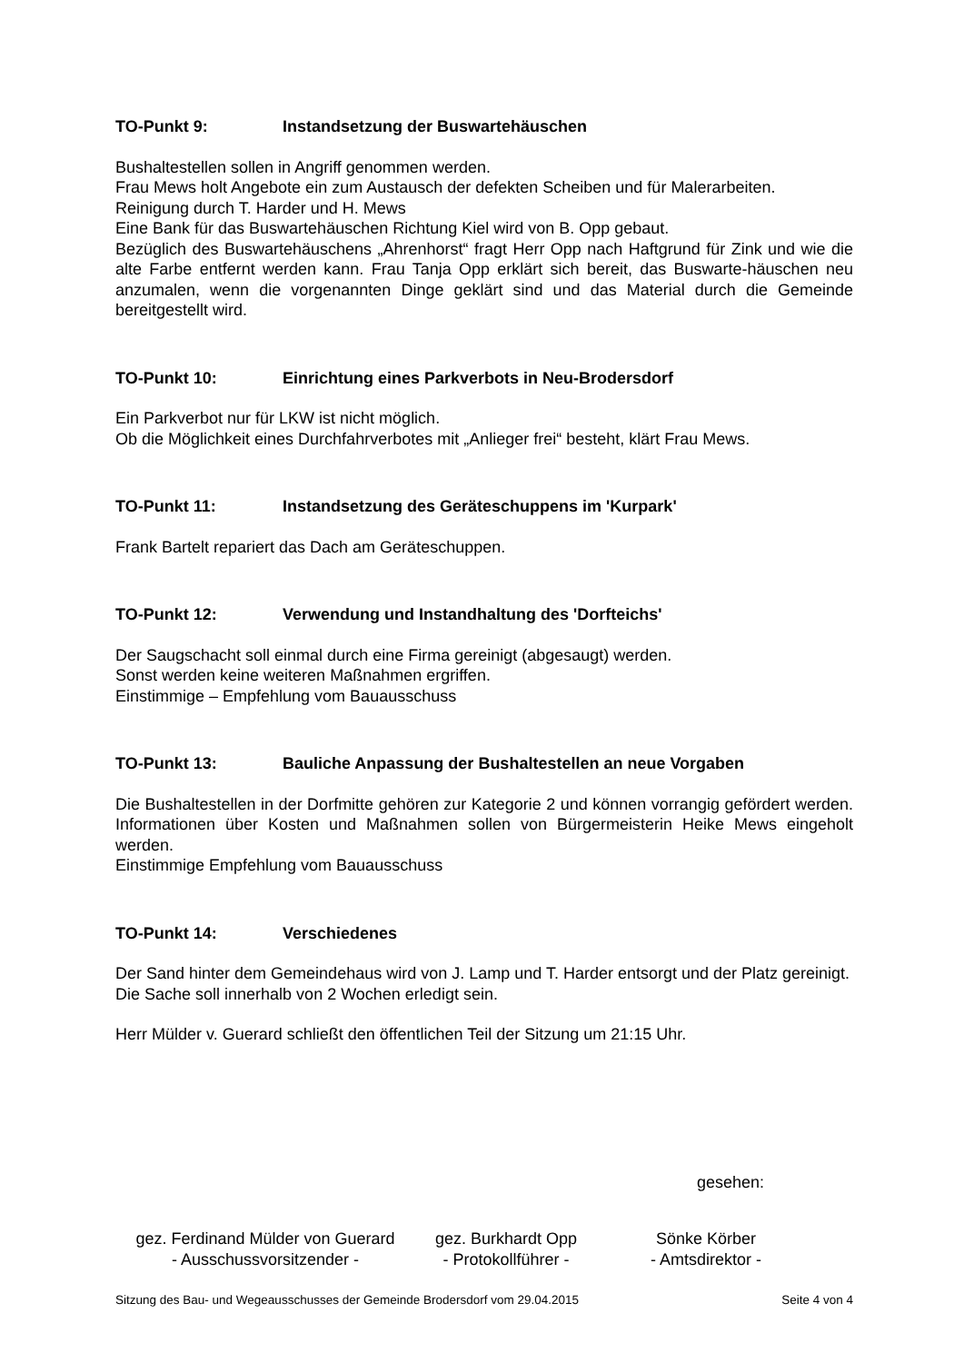TO-Punkt 9: Instandsetzung der Buswartehäuschen
Bushaltestellen sollen in Angriff genommen werden.
Frau Mews holt Angebote ein zum Austausch der defekten Scheiben und für Malerarbeiten.
Reinigung durch T. Harder und H. Mews
Eine Bank für das Buswartehäuschen Richtung Kiel wird von B. Opp gebaut.
Bezüglich des Buswartehäuschens „Ahrenhorst“ fragt Herr Opp nach Haftgrund für Zink und wie die alte Farbe entfernt werden kann. Frau Tanja Opp erklärt sich bereit, das Buswarte-häuschen neu anzumalen, wenn die vorgenannten Dinge geklärt sind und das Material durch die Gemeinde bereitgestellt wird.
TO-Punkt 10: Einrichtung eines Parkverbots in Neu-Brodersdorf
Ein Parkverbot nur für LKW ist nicht möglich.
Ob die Möglichkeit eines Durchfahrverbotes mit „Anlieger frei“ besteht, klärt Frau Mews.
TO-Punkt 11: Instandsetzung des Geräteschuppens im 'Kurpark'
Frank Bartelt repariert das Dach am Geräteschuppen.
TO-Punkt 12: Verwendung und Instandhaltung des 'Dorfteichs'
Der Saugschacht soll einmal durch eine Firma gereinigt (abgesaugt) werden.
Sonst werden keine weiteren Maßnahmen ergriffen.
Einstimmige – Empfehlung vom Bauausschuss
TO-Punkt 13: Bauliche Anpassung der Bushaltestellen an neue Vorgaben
Die Bushaltestellen in der Dorfmitte gehören zur Kategorie 2 und können vorrangig gefördert werden. Informationen über Kosten und Maßnahmen sollen von Bürgermeisterin Heike Mews eingeholt werden.
Einstimmige Empfehlung vom Bauausschuss
TO-Punkt 14: Verschiedenes
Der Sand hinter dem Gemeindehaus wird von J. Lamp und T. Harder entsorgt und der Platz gereinigt. Die Sache soll innerhalb von 2 Wochen erledigt sein.
Herr Mülder v. Guerard schließt den öffentlichen Teil der Sitzung um 21:15 Uhr.
gesehen:
gez. Ferdinand Mülder von Guerard
- Ausschussvorsitzender -
gez. Burkhardt Opp
- Protokollführer -
Sönke Körber
- Amtsdirektor -
Sitzung des Bau- und Wegeausschusses der Gemeinde Brodersdorf vom 29.04.2015 Seite 4 von 4